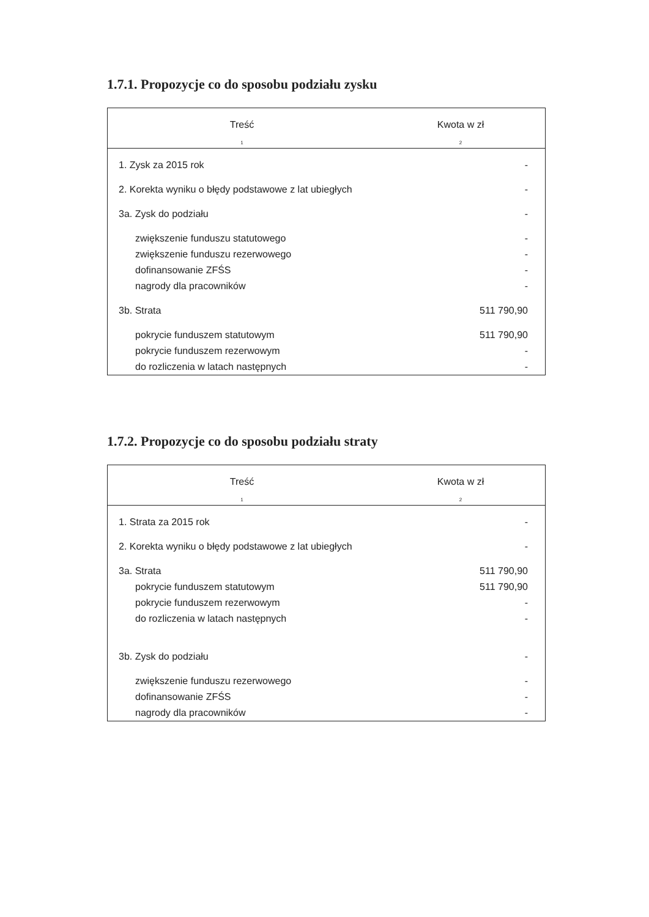1.7.1. Propozycje co do sposobu podziału zysku
| Treść | Kwota w zł |
| --- | --- |
| 1 | 2 |
| 1. Zysk za 2015 rok | - |
| 2. Korekta wyniku o błędy podstawowe z lat ubiegłych | - |
| 3a. Zysk do podziału | - |
| zwiększenie funduszu statutowego | - |
| zwiększenie funduszu rezerwowego | - |
| dofinansowanie ZFŚS | - |
| nagrody dla pracowników | - |
| 3b. Strata | 511 790,90 |
| pokrycie funduszem statutowym | 511 790,90 |
| pokrycie funduszem rezerwowym | - |
| do rozliczenia w latach następnych | - |
1.7.2. Propozycje co do sposobu podziału straty
| Treść | Kwota w zł |
| --- | --- |
| 1 | 2 |
| 1. Strata za 2015 rok | - |
| 2. Korekta wyniku o błędy podstawowe z lat ubiegłych | - |
| 3a. Strata | 511 790,90 |
| pokrycie funduszem statutowym | 511 790,90 |
| pokrycie funduszem rezerwowym | - |
| do rozliczenia w latach następnych | - |
| 3b. Zysk do podziału | - |
| zwiększenie funduszu rezerwowego | - |
| dofinansowanie ZFŚS | - |
| nagrody dla pracowników | - |